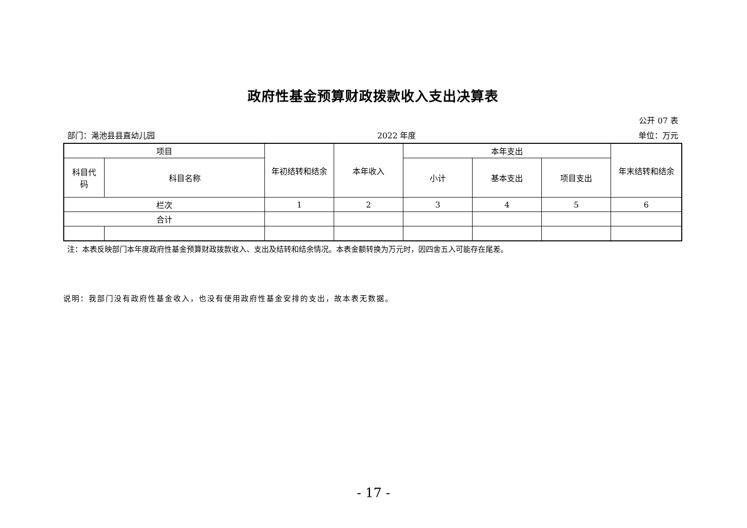政府性基金预算财政拨款收入支出决算表
公开 07 表
部门：渑池县县直幼儿园 2022 年度 单位：万元
| 项目 | | 年初结转和结余 | 本年收入 | 本年支出 | | | 年末结转和结余 |
| --- | --- | --- | --- | --- | --- | --- | --- |
| 科目代 码 | 科目名称 | | | 小计 | 基本支出 | 项目支出 | |
| 栏次 | | 1 | 2 | 3 | 4 | 5 | 6 |
| 合计 | | | | | | | |
注：本表反映部门本年度政府性基金预算财政拨款收入、支出及结转和结余情况。本表金额转换为万元时，因四舍五入可能存在尾差。
说明：我部门没有政府性基金收入，也没有使用政府性基金安排的支出，故本表无数据。
- 17 -